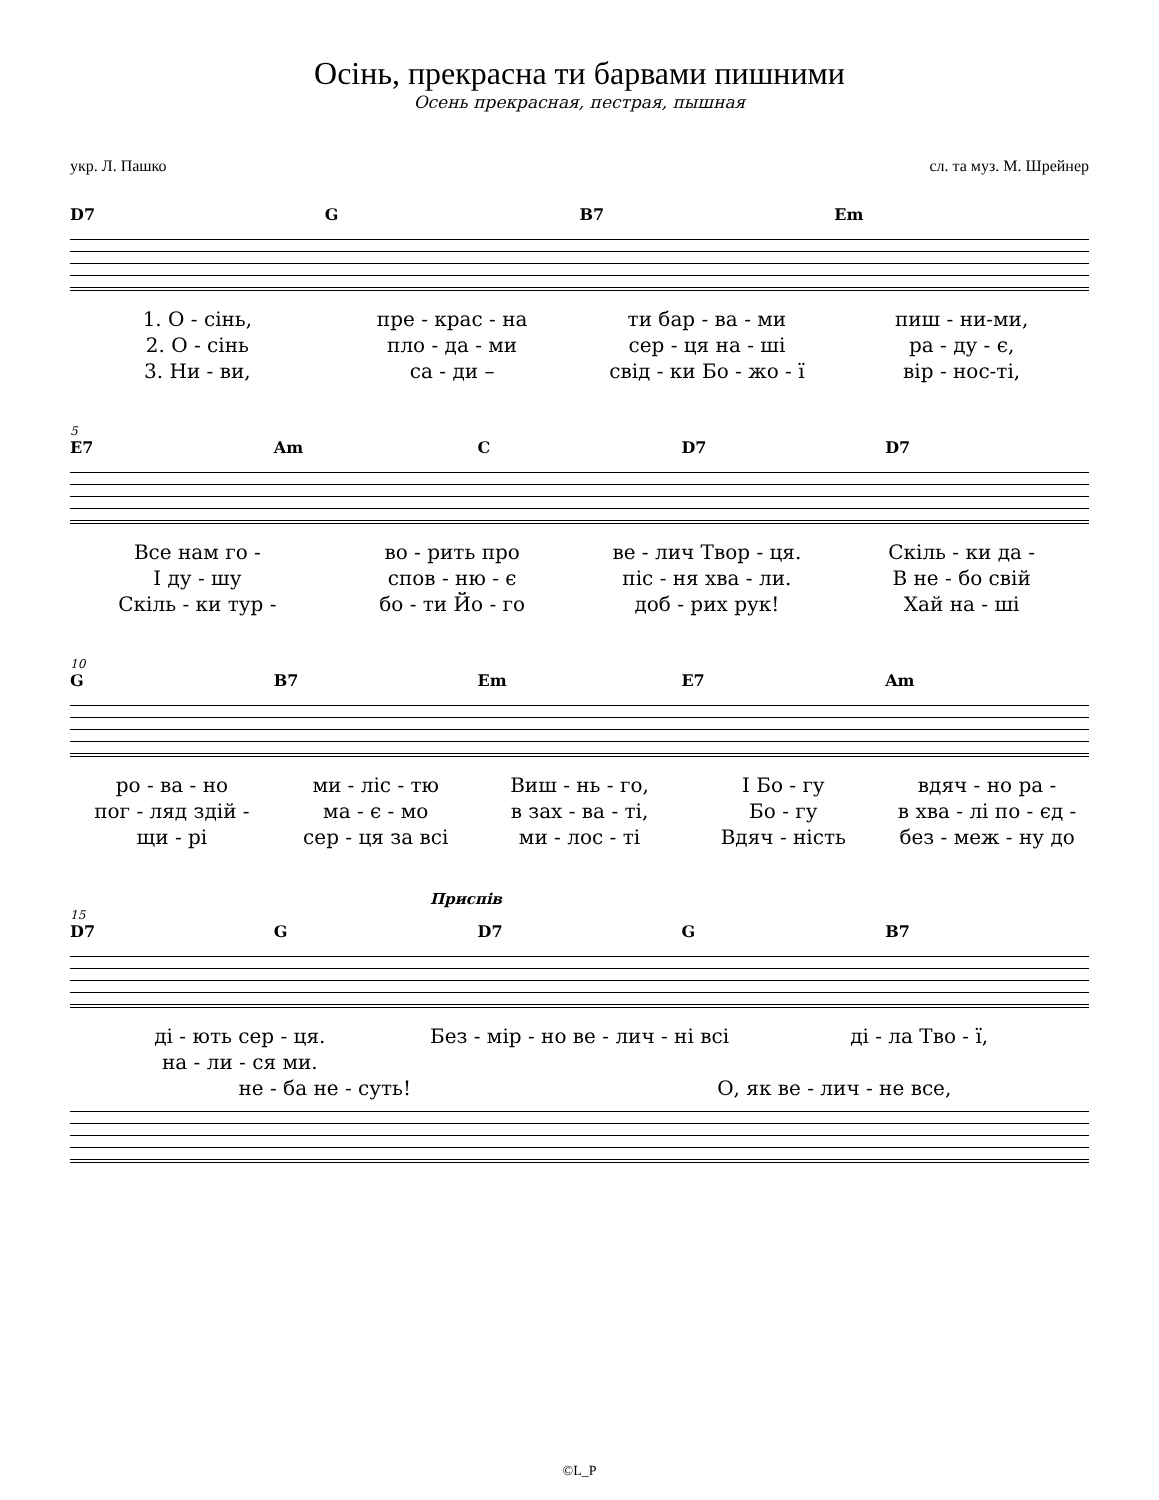Осінь, прекрасна ти барвами пишними
Осень прекрасная, пестрая, пышная
укр. Л. Пашко сл. та муз. М. Шрейнер
D7 G B7 Em
1. О - сінь, пре - крас - на ти бар - ва - ми пиш - ни-ми,
2. О - сінь пло - да - ми сер - ця на - ші ра - ду - є,
3. Ни - ви, са - ди – свід - ки Бо - жо - ї вір - нос-ті,
5
E7 Am C D7 D7
Все нам го - во - рить про ве - лич Твор - ця. Скіль - ки да -
І ду - шу спов - ню - є піс - ня хва - ли. В не - бо свій
Скіль - ки тур - бо - ти Йо - го доб - рих рук! Хай на - ші
10
G B7 Em E7 Am
ро - ва - но ми - ліс - тю Виш - нь - го, І Бо - гу вдяч - но ра -
пог - ляд здій - ма - є - мо в зах - ва - ті, Бо - гу в хва - лі по - єд -
щи - рі сер - ця за всі ми - лос - ті Вдяч - ність без - меж - ну до
Приспів
15
D7 G D7 G B7
ді - ють сер - ця. Без - мір - но ве - лич - ні всі ді - ла Тво - ї,
на - ли - ся ми.
не - ба не - суть! О, як ве - лич - не все,
©L_P